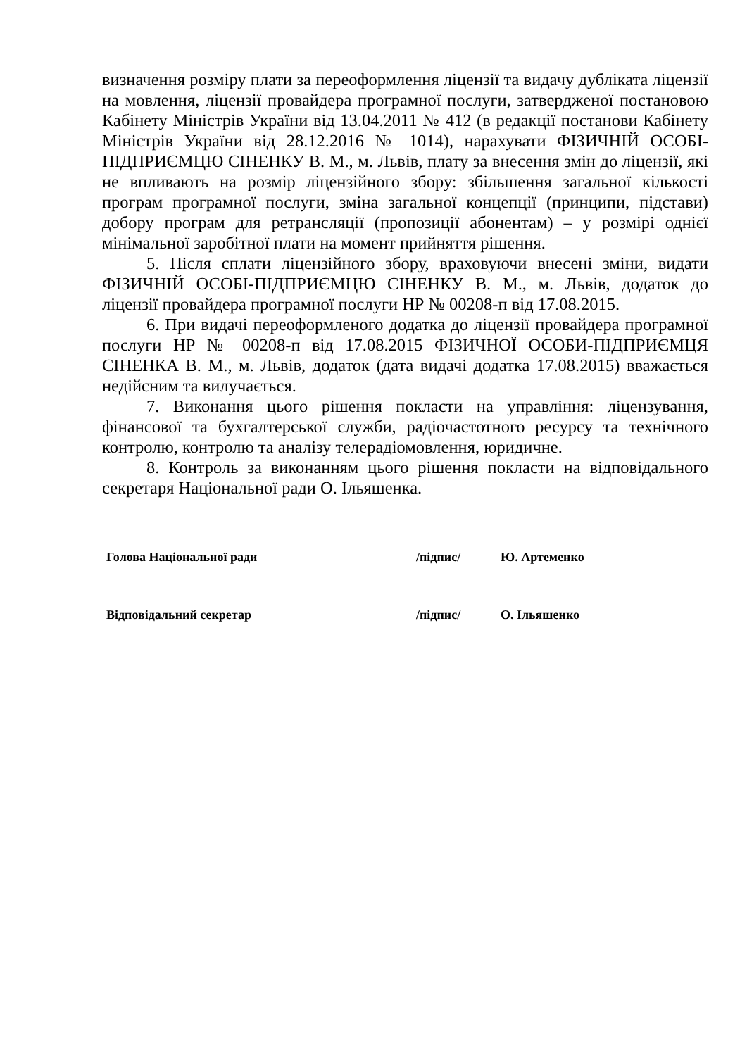визначення розміру плати за переоформлення ліцензії та видачу дубліката ліцензії на мовлення, ліцензії провайдера програмної послуги, затвердженої постановою Кабінету Міністрів України від 13.04.2011 № 412 (в редакції постанови Кабінету Міністрів України від 28.12.2016 № 1014), нарахувати ФІЗИЧНІЙ ОСОБІ-ПІДПРИЄМЦЮ СІНЕНКУ В. М., м. Львів, плату за внесення змін до ліцензії, які не впливають на розмір ліцензійного збору: збільшення загальної кількості програм програмної послуги, зміна загальної концепції (принципи, підстави) добору програм для ретрансляції (пропозиції абонентам) – у розмірі однієї мінімальної заробітної плати на момент прийняття рішення.
5. Після сплати ліцензійного збору, враховуючи внесені зміни, видати ФІЗИЧНІЙ ОСОБІ-ПІДПРИЄМЦЮ СІНЕНКУ В. М., м. Львів, додаток до ліцензії провайдера програмної послуги НР № 00208-п від 17.08.2015.
6. При видачі переоформленого додатка до ліцензії провайдера програмної послуги НР № 00208-п від 17.08.2015 ФІЗИЧНОЇ ОСОБИ-ПІДПРИЄМЦЯ СІНЕНКА В. М., м. Львів, додаток (дата видачі додатка 17.08.2015) вважається недійсним та вилучається.
7. Виконання цього рішення покласти на управління: ліцензування, фінансової та бухгалтерської служби, радіочастотного ресурсу та технічного контролю, контролю та аналізу телерадіомовлення, юридичне.
8. Контроль за виконанням цього рішення покласти на відповідального секретаря Національної ради О. Ільяшенка.
| Голова Національної ради | /підпис/ | Ю. Артеменко |
| Відповідальний секретар | /підпис/ | О. Ільяшенко |